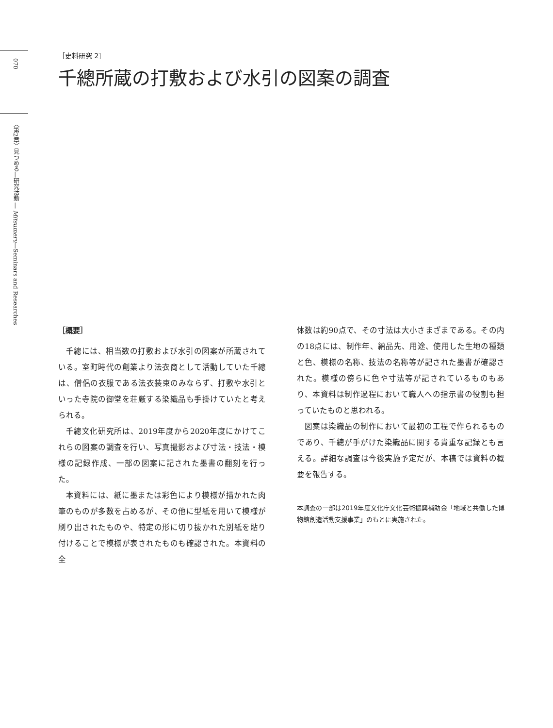070
〈第2章〉見つめる―研究活動 ― Mitsumeru―Seminars and Researches
［史料研究 2］
千總所蔵の打敷および水引の図案の調査
［概要］
千總には、相当数の打敷および水引の図案が所蔵されている。室町時代の創業より法衣商として活動していた千總は、僧侶の衣服である法衣装束のみならず、打敷や水引といった寺院の御堂を荘厳する染織品も手掛けていたと考えられる。
千總文化研究所は、2019年度から2020年度にかけてこれらの図案の調査を行い、写真撮影および寸法・技法・模様の記録作成、一部の図案に記された墨書の翻刻を行った。
本資料には、紙に墨または彩色により模様が描かれた肉筆のものが多数を占めるが、その他に型紙を用いて模様が刷り出されたものや、特定の形に切り抜かれた別紙を貼り付けることで模様が表されたものも確認された。本資料の全
体数は約90点で、その寸法は大小さまざまである。その内の18点には、制作年、納品先、用途、使用した生地の種類と色、模様の名称、技法の名称等が記された墨書が確認された。模様の傍らに色や寸法等が記されているものもあり、本資料は制作過程において職人への指示書の役割も担っていたものと思われる。
図案は染織品の制作において最初の工程で作られるものであり、千總が手がけた染織品に関する貴重な記録とも言える。詳細な調査は今後実施予定だが、本稿では資料の概要を報告する。
本調査の一部は2019年度文化庁文化芸術振興補助金「地域と共働した博物館創造活動支援事業」のもとに実施された。